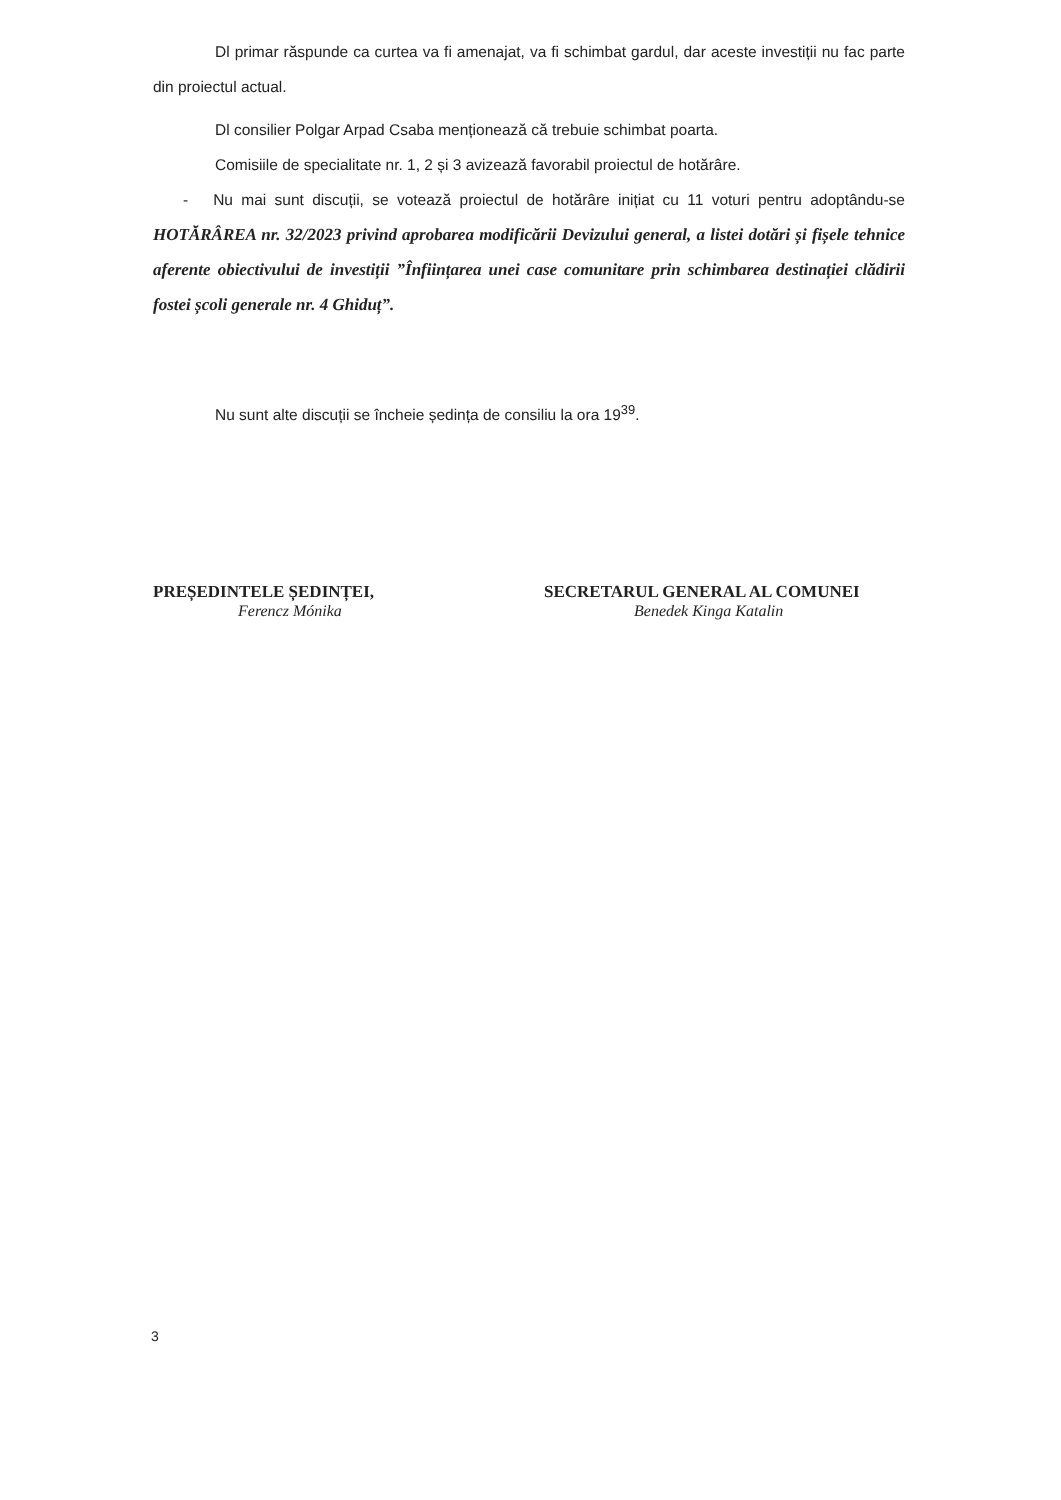Dl primar răspunde ca curtea va fi amenajat, va fi schimbat gardul, dar aceste investiții nu fac parte din proiectul actual.
Dl consilier Polgar Arpad Csaba menționează că trebuie schimbat poarta.
Comisiile de specialitate nr. 1, 2 și 3 avizează favorabil proiectul de hotărâre.
- Nu mai sunt discuții, se votează proiectul de hotărâre inițiat cu 11 voturi pentru adoptându-se HOTĂRÂREA nr. 32/2023 privind aprobarea modificării Devizului general, a listei dotări și fișele tehnice aferente obiectivului de investiții ”Înființarea unei case comunitare prin schimbarea destinației clădirii fostei școli generale nr. 4 Ghiduț”.
Nu sunt alte discuții se încheie ședința de consiliu la ora 19<sup>39</sup>.
PREȘEDINTELE ȘEDINȚEI,
Ferencz Mónika
SECRETARUL GENERAL AL COMUNEI
Benedek Kinga Katalin
3